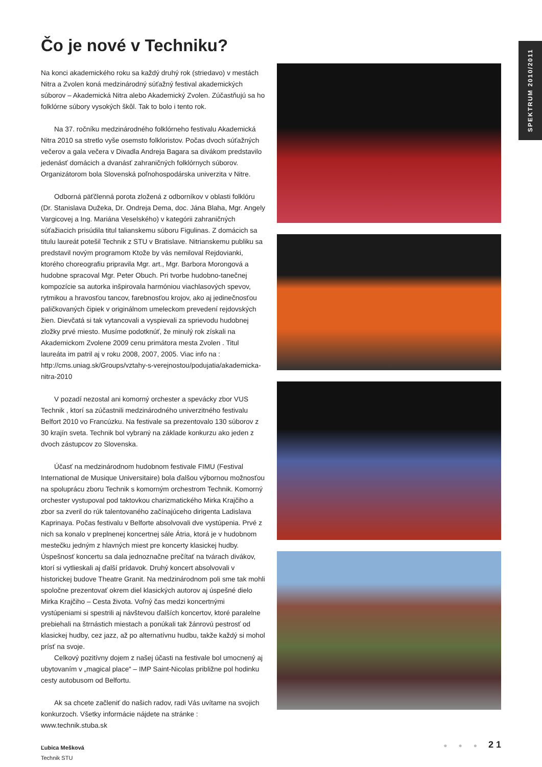SPEKTRUM 2010/2011
Čo je nové v Techniku?
Na konci akademického roku sa každý druhý rok (striedavo) v mestách Nitra a Zvolen koná medzinárodný súťažný festival akademických súborov – Akademická Nitra alebo Akademický Zvolen. Zúčastňujú sa ho folklórne súbory vysokých škôl. Tak to bolo i tento rok.
Na 37. ročníku medzinárodného folklórneho festivalu Akademická Nitra 2010 sa stretlo vyše osemsto folkloristov. Počas dvoch súťažných večerov a gala večera v Divadla Andreja Bagara sa divákom predstavilo jedenásť domácich a dvanásť zahraničných folklórnych súborov. Organizátorom bola Slovenská poľnohospodárska univerzita v Nitre.
Odborná päťčlenná porota zložená z odborníkov v oblasti folklóru (Dr. Stanislava Dužeka, Dr. Ondreja Dema, doc. Jána Blaha, Mgr. Angely Vargicovej a Ing. Mariána Veselského) v kategórii zahraničných súťažiacich prisúdila titul talianskemu súboru Figulinas. Z domácich sa titulu laureát potešil Technik z STU v Bratislave. Nitrianskemu publiku sa predstavil novým programom Ktože by vás nemiloval Rejdovianki, ktorého choreografiu pripravila Mgr. art., Mgr. Barbora Morongová a hudobne spracoval Mgr. Peter Obuch. Pri tvorbe hudobno-tanečnej kompozície sa autorka inšpirovala harmóniou viachlasových spevov, rytmikou a hravosťou tancov, farebnosťou krojov, ako aj jedinečnosťou paličkovaných čipiek v originálnom umeleckom prevedení rejdovských žien. Dievčatá si tak vytancovali a vyspievali za sprievodu hudobnej zložky prvé miesto. Musíme podotknúť, že minulý rok získali na Akademickom Zvolene 2009 cenu primátora mesta Zvolen . Titul laureáta im patril aj v roku 2008, 2007, 2005. Viac info na : http://cms.uniag.sk/Groups/vztahy-s-verejnostou/podujatia/akademicka-nitra-2010
V pozadí nezostal ani komorný orchester a spevácky zbor VUS Technik , ktorí sa zúčastnili medzinárodného univerzitného festivalu Belfort 2010 vo Francúzku. Na festivale sa prezentovalo 130 súborov z 30 krajín sveta. Technik bol vybraný na základe konkurzu ako jeden z dvoch zástupcov zo Slovenska.
Účasť na medzinárodnom hudobnom festivale FIMU (Festival International de Musique Universitaire) bola ďalšou výbornou možnosťou na spoluprácu zboru Technik s komorným orchestrom Technik. Komorný orchester vystupoval pod taktovkou charizmatického Mirka Krajčiho a zbor sa zveril do rúk talentovaného začínajúceho dirigenta Ladislava Kaprinaya. Počas festivalu v Belforte absolvovali dve vystúpenia. Prvé z nich sa konalo v preplnenej koncertnej sále Átria, ktorá je v hudobnom mestečku jedným z hlavných miest pre koncerty klasickej hudby. Úspešnosť koncertu sa dala jednoznačne prečítať na tvárach divákov, ktorí si vytlieskali aj ďalší prídavok. Druhý koncert absolvovali v historickej budove Theatre Granit. Na medzinárodnom poli sme tak mohli spoločne prezentovať okrem diel klasických autorov aj úspešné dielo Mirka Krajčiho – Cesta života. Voľný čas medzi koncertnými vystúpeniami si spestrili aj návštevou ďalších koncertov, ktoré paralelne prebiehali na štrnástich miestach a ponúkali tak žánrovú pestrosť od klasickej hudby, cez jazz, až po alternatívnu hudbu, takže každý si mohol prísť na svoje.
Celkový pozitívny dojem z našej účasti na festivale bol umocnený aj ubytovaním v „magical place“ – IMP Saint-Nicolas približne pol hodinku cesty autobusom od Belfortu.
Ak sa chcete začleniť do našich radov, radi Vás uvítame na svojich konkurzoch. Všetky informácie nájdete na stránke : www.technik.stuba.sk
Ľubica Mešková
Technik STU
● ● ● 2 1